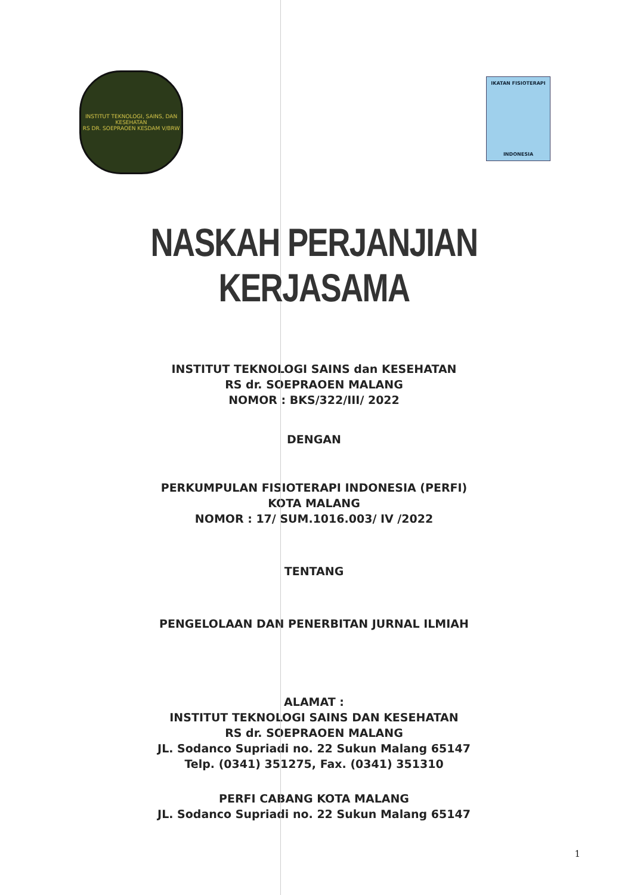INSTITUT TEKNOLOGI, SAINS, DAN KESEHATAN
RS DR. SOEPRAOEN KESDAM V/BRW
IKATAN FISIOTERAPI
INDONESIA
NASKAH PERJANJIAN KERJASAMA
INSTITUT TEKNOLOGI SAINS dan KESEHATAN
RS dr. SOEPRAOEN MALANG
NOMOR : BKS/322/III/ 2022
DENGAN
PERKUMPULAN FISIOTERAPI INDONESIA (PERFI)
KOTA MALANG
NOMOR : 17/ SUM.1016.003/ IV /2022
TENTANG
PENGELOLAAN DAN PENERBITAN JURNAL ILMIAH
ALAMAT :
INSTITUT TEKNOLOGI SAINS DAN KESEHATAN
RS dr. SOEPRAOEN MALANG
JL. Sodanco Supriadi no. 22 Sukun Malang 65147
Telp. (0341) 351275, Fax. (0341) 351310
PERFI CABANG KOTA MALANG
JL. Sodanco Supriadi no. 22 Sukun Malang 65147
1